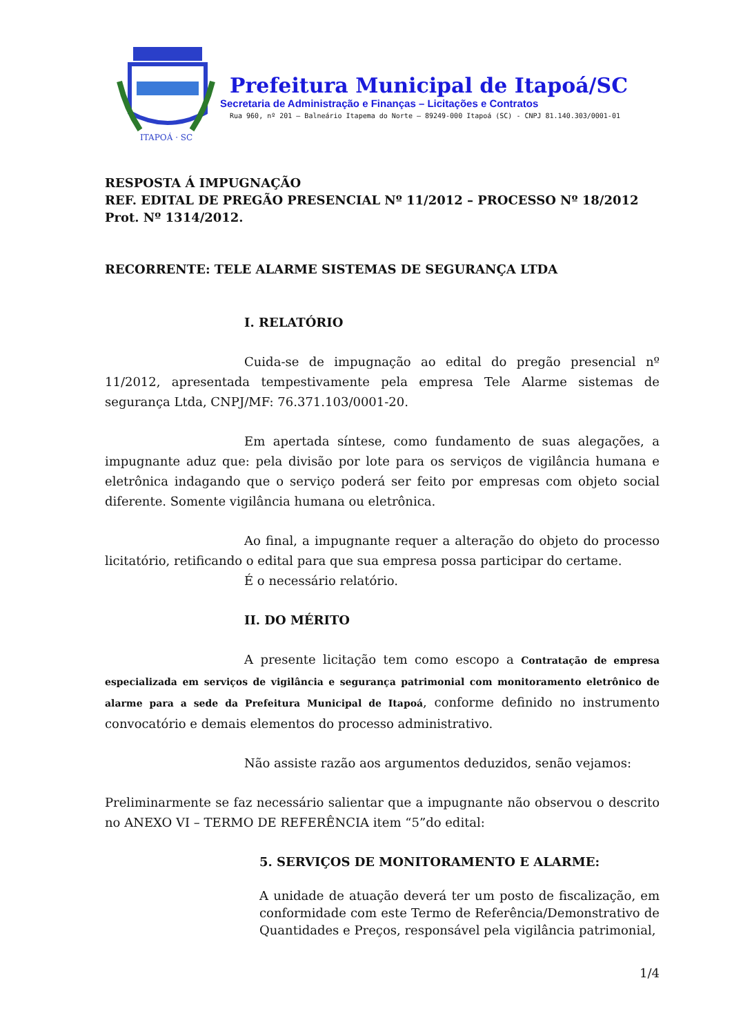ITAPOÁ · SC
Prefeitura Municipal de Itapoá/SC
Secretaria de Administração e Finanças – Licitações e Contratos
Rua 960, nº 201 – Balneário Itapema do Norte – 89249-000 Itapoá (SC) - CNPJ 81.140.303/0001-01
RESPOSTA Á IMPUGNAÇÃO
REF. EDITAL DE PREGÃO PRESENCIAL Nº 11/2012 – PROCESSO Nº 18/2012
Prot. Nº 1314/2012.
RECORRENTE: TELE ALARME SISTEMAS DE SEGURANÇA LTDA
I. RELATÓRIO
Cuida-se de impugnação ao edital do pregão presencial nº 11/2012, apresentada tempestivamente pela empresa Tele Alarme sistemas de segurança Ltda, CNPJ/MF: 76.371.103/0001-20.
Em apertada síntese, como fundamento de suas alegações, a impugnante aduz que: pela divisão por lote para os serviços de vigilância humana e eletrônica indagando que o serviço poderá ser feito por empresas com objeto social diferente. Somente vigilância humana ou eletrônica.
Ao final, a impugnante requer a alteração do objeto do processo licitatório, retificando o edital para que sua empresa possa participar do certame.
É o necessário relatório.
II. DO MÉRITO
A presente licitação tem como escopo a Contratação de empresa especializada em serviços de vigilância e segurança patrimonial com monitoramento eletrônico de alarme para a sede da Prefeitura Municipal de Itapoá, conforme definido no instrumento convocatório e demais elementos do processo administrativo.
Não assiste razão aos argumentos deduzidos, senão vejamos:
Preliminarmente se faz necessário salientar que a impugnante não observou o descrito no ANEXO VI – TERMO DE REFERÊNCIA item “5”do edital:
5. SERVIÇOS DE MONITORAMENTO E ALARME:
A unidade de atuação deverá ter um posto de fiscalização, em conformidade com este Termo de Referência/Demonstrativo de Quantidades e Preços, responsável pela vigilância patrimonial,
1/4